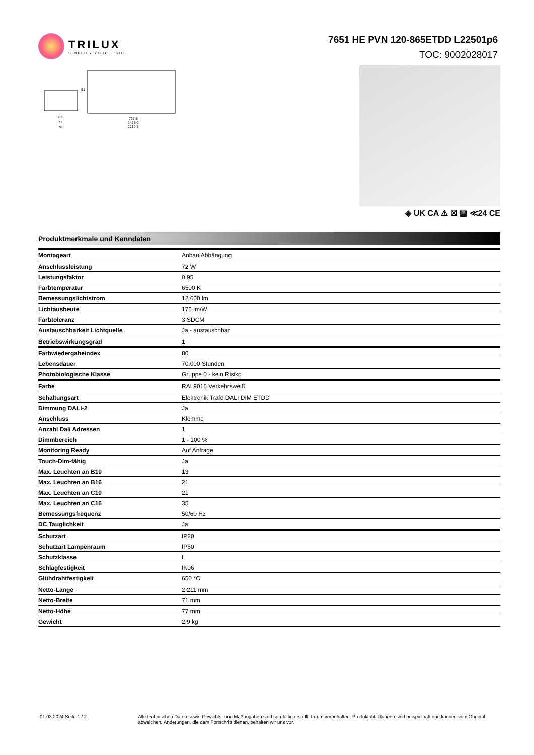TRILUX
SIMPLIFY YOUR LIGHT.
7651 HE PVN 120-865ETDD L22501p6
TOC: 9002028017
63
71
78
737,5
1475,0
2212,5
91
◈ UK CA ⚠ ☒ ▦ ≪24 CE
Produktmerkmale und Kenndaten
| Montageart | Anbau/Abhängung |
| Anschlussleistung | 72 W |
| Leistungsfaktor | 0,95 |
| Farbtemperatur | 6500 K |
| Bemessungslichtstrom | 12.600 lm |
| Lichtausbeute | 175 lm/W |
| Farbtoleranz | 3 SDCM |
| Austauschbarkeit Lichtquelle | Ja - austauschbar |
| Betriebswirkungsgrad | 1 |
| Farbwiedergabeindex | 80 |
| Lebensdauer | 70.000 Stunden |
| Photobiologische Klasse | Gruppe 0 - kein Risiko |
| Farbe | RAL9016 Verkehrsweiß |
| Schaltungsart | Elektronik Trafo DALI DIM ETDD |
| Dimmung DALI-2 | Ja |
| Anschluss | Klemme |
| Anzahl Dali Adressen | 1 |
| Dimmbereich | 1 - 100 % |
| Monitoring Ready | Auf Anfrage |
| Touch-Dim-fähig | Ja |
| Max. Leuchten an B10 | 13 |
| Max. Leuchten an B16 | 21 |
| Max. Leuchten an C10 | 21 |
| Max. Leuchten an C16 | 35 |
| Bemessungsfrequenz | 50/60 Hz |
| DC Tauglichkeit | Ja |
| Schutzart | IP20 |
| Schutzart Lampenraum | IP50 |
| Schutzklasse | I |
| Schlagfestigkeit | IK06 |
| Glühdrahtfestigkeit | 650 °C |
| Netto-Länge | 2.211 mm |
| Netto-Breite | 71 mm |
| Netto-Höhe | 77 mm |
| Gewicht | 2,9 kg |
01.03.2024 Seite 1 / 2 Alle technischen Daten sowie Gewichts- und Maßangaben sind sorgfältig erstellt. Irrtum vorbehalten. Produktabbildungen sind beispielhaft und können vom Original abweichen. Änderungen, die dem Fortschritt dienen, behalten wir uns vor.